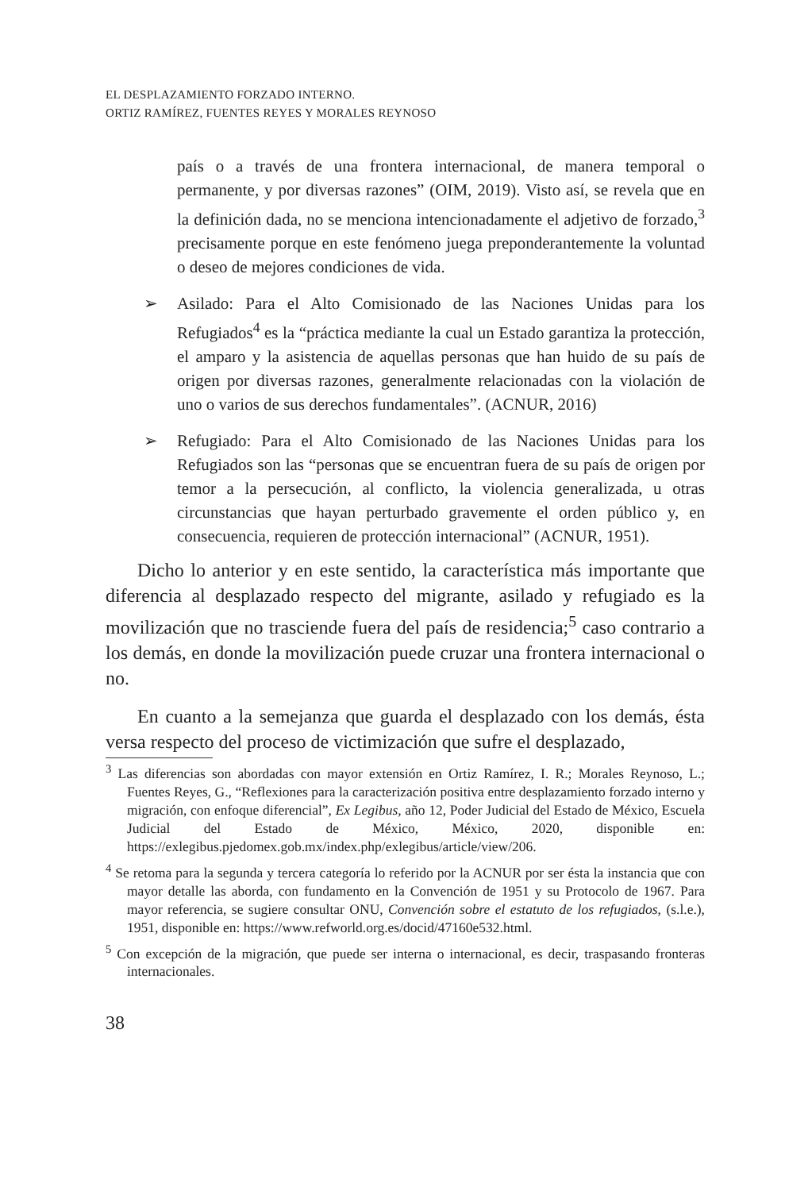EL DESPLAZAMIENTO FORZADO INTERNO.
ORTIZ RAMÍREZ, FUENTES REYES Y MORALES REYNOSO
país o a través de una frontera internacional, de manera temporal o permanente, y por diversas razones” (OIM, 2019). Visto así, se revela que en la definición dada, no se menciona intencionadamente el adjetivo de forzado,<sup>3</sup> precisamente porque en este fenómeno juega preponderantemente la voluntad o deseo de mejores condiciones de vida.
➢ Asilado: Para el Alto Comisionado de las Naciones Unidas para los Refugiados<sup>4</sup> es la “práctica mediante la cual un Estado garantiza la protección, el amparo y la asistencia de aquellas personas que han huido de su país de origen por diversas razones, generalmente relacionadas con la violación de uno o varios de sus derechos fundamentales”. (ACNUR, 2016)
➢ Refugiado: Para el Alto Comisionado de las Naciones Unidas para los Refugiados son las “personas que se encuentran fuera de su país de origen por temor a la persecución, al conflicto, la violencia generalizada, u otras circunstancias que hayan perturbado gravemente el orden público y, en consecuencia, requieren de protección internacional” (ACNUR, 1951).
Dicho lo anterior y en este sentido, la característica más importante que diferencia al desplazado respecto del migrante, asilado y refugiado es la movilización que no trasciende fuera del país de residencia;<sup>5</sup> caso contrario a los demás, en donde la movilización puede cruzar una frontera internacional o no.
En cuanto a la semejanza que guarda el desplazado con los demás, ésta versa respecto del proceso de victimización que sufre el desplazado,
<sup>3</sup> Las diferencias son abordadas con mayor extensión en Ortiz Ramírez, I. R.; Morales Reynoso, L.; Fuentes Reyes, G., “Reflexiones para la caracterización positiva entre desplazamiento forzado interno y migración, con enfoque diferencial”, Ex Legibus, año 12, Poder Judicial del Estado de México, Escuela Judicial del Estado de México, México, 2020, disponible en: https://exlegibus.pjedomex.gob.mx/index.php/exlegibus/article/view/206.
<sup>4</sup> Se retoma para la segunda y tercera categoría lo referido por la ACNUR por ser ésta la instancia que con mayor detalle las aborda, con fundamento en la Convención de 1951 y su Protocolo de 1967. Para mayor referencia, se sugiere consultar ONU, Convención sobre el estatuto de los refugiados, (s.l.e.), 1951, disponible en: https://www.refworld.org.es/docid/47160e532.html.
<sup>5</sup> Con excepción de la migración, que puede ser interna o internacional, es decir, traspasando fronteras internacionales.
38